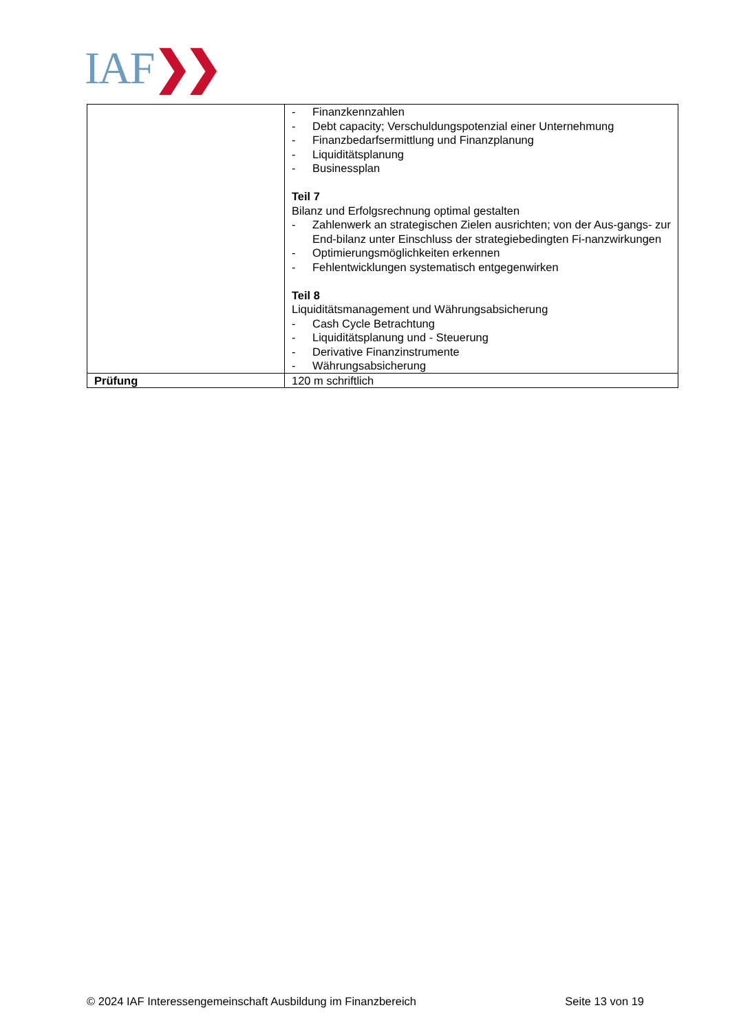IAF❯❯
| | - Finanzkennzahlen - Debt capacity; Verschuldungspotenzial einer Unternehmung - Finanzbedarfsermittlung und Finanzplanung - Liquiditätsplanung - Businessplan Teil 7 Bilanz und Erfolgsrechnung optimal gestalten - Zahlenwerk an strategischen Zielen ausrichten; von der Aus-gangs- zur End-bilanz unter Einschluss der strategiebedingten Fi-nanzwirkungen - Optimierungsmöglichkeiten erkennen - Fehlentwicklungen systematisch entgegenwirken Teil 8 Liquiditätsmanagement und Währungsabsicherung - Cash Cycle Betrachtung - Liquiditätsplanung und - Steuerung - Derivative Finanzinstrumente - Währungsabsicherung |
| Prüfung | 120 m schriftlich |
© 2024 IAF Interessengemeinschaft Ausbildung im Finanzbereich Seite 13 von 19